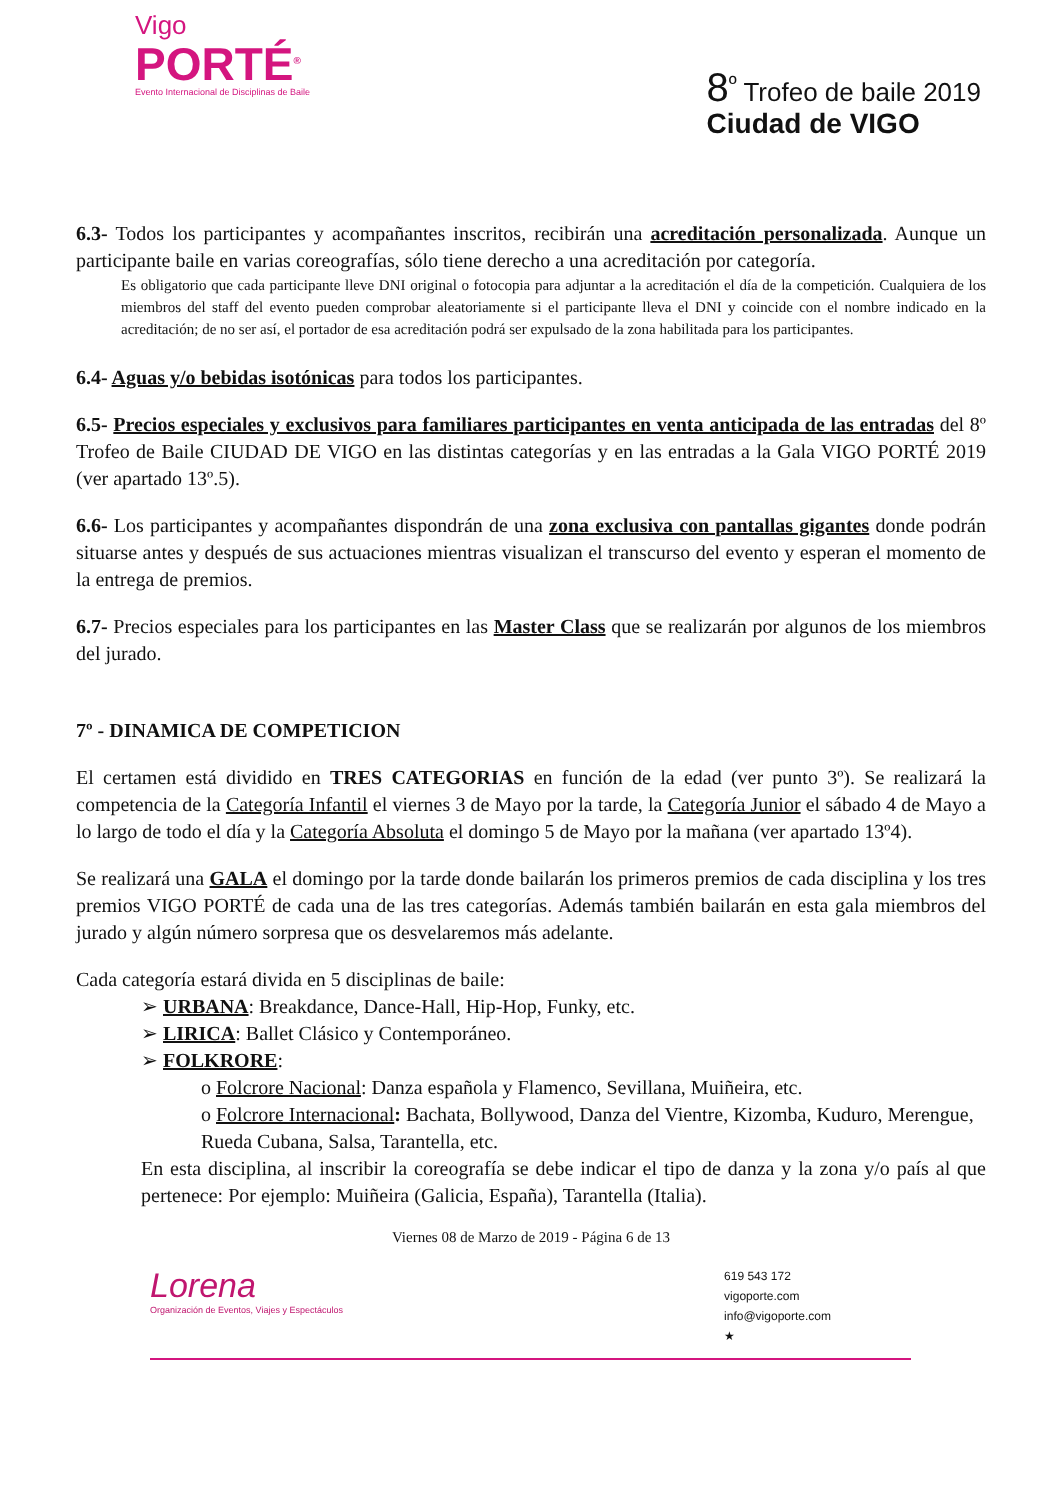Vigo
PORTÉ<sup>®</sup>
Evento Internacional de Disciplinas de Baile
8<sup>º</sup> Trofeo de baile 2019
Ciudad de VIGO
6.3- Todos los participantes y acompañantes inscritos, recibirán una acreditación personalizada. Aunque un participante baile en varias coreografías, sólo tiene derecho a una acreditación por categoría.
Es obligatorio que cada participante lleve DNI original o fotocopia para adjuntar a la acreditación el día de la competición. Cualquiera de los miembros del staff del evento pueden comprobar aleatoriamente si el participante lleva el DNI y coincide con el nombre indicado en la acreditación; de no ser así, el portador de esa acreditación podrá ser expulsado de la zona habilitada para los participantes.
6.4- Aguas y/o bebidas isotónicas para todos los participantes.
6.5- Precios especiales y exclusivos para familiares participantes en venta anticipada de las entradas del 8º Trofeo de Baile CIUDAD DE VIGO en las distintas categorías y en las entradas a la Gala VIGO PORTÉ 2019 (ver apartado 13º.5).
6.6- Los participantes y acompañantes dispondrán de una zona exclusiva con pantallas gigantes donde podrán situarse antes y después de sus actuaciones mientras visualizan el transcurso del evento y esperan el momento de la entrega de premios.
6.7- Precios especiales para los participantes en las Master Class que se realizarán por algunos de los miembros del jurado.
7º - DINAMICA DE COMPETICION
El certamen está dividido en TRES CATEGORIAS en función de la edad (ver punto 3º). Se realizará la competencia de la Categoría Infantil el viernes 3 de Mayo por la tarde, la Categoría Junior el sábado 4 de Mayo a lo largo de todo el día y la Categoría Absoluta el domingo 5 de Mayo por la mañana (ver apartado 13º4).
Se realizará una GALA el domingo por la tarde donde bailarán los primeros premios de cada disciplina y los tres premios VIGO PORTÉ de cada una de las tres categorías. Además también bailarán en esta gala miembros del jurado y algún número sorpresa que os desvelaremos más adelante.
Cada categoría estará divida en 5 disciplinas de baile:
➢ URBANA: Breakdance, Dance-Hall, Hip-Hop, Funky, etc.
➢ LIRICA: Ballet Clásico y Contemporáneo.
➢ FOLKRORE:
o Folcrore Nacional: Danza española y Flamenco, Sevillana, Muiñeira, etc.
o Folcrore Internacional: Bachata, Bollywood, Danza del Vientre, Kizomba, Kuduro, Merengue, Rueda Cubana, Salsa, Tarantella, etc.
En esta disciplina, al inscribir la coreografía se debe indicar el tipo de danza y la zona y/o país al que pertenece: Por ejemplo: Muiñeira (Galicia, España), Tarantella (Italia).
Viernes 08 de Marzo de 2019 - Página 6 de 13
Lorena
Organización de Eventos, Viajes y Espectáculos
619 543 172
vigoporte.com
info@vigoporte.com
★